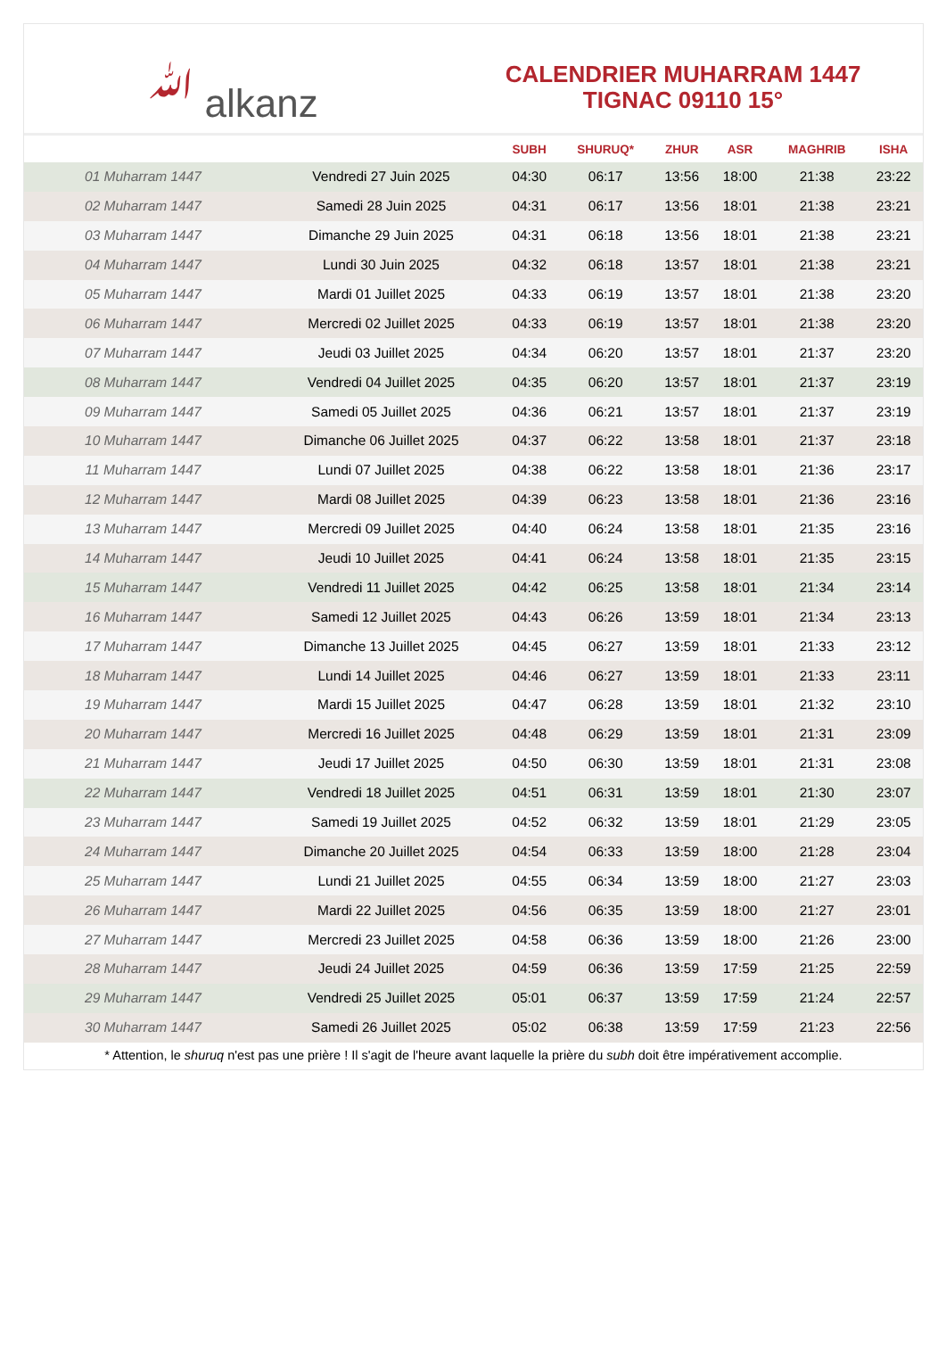ﷲ alkanz
CALENDRIER MUHARRAM 1447
TIGNAC 09110 15°
| | | SUBH | SHURUQ* | ZHUR | ASR | MAGHRIB | ISHA |
| --- | --- | --- | --- | --- | --- | --- | --- |
| 01 Muharram 1447 | Vendredi 27 Juin 2025 | 04:30 | 06:17 | 13:56 | 18:00 | 21:38 | 23:22 |
| 02 Muharram 1447 | Samedi 28 Juin 2025 | 04:31 | 06:17 | 13:56 | 18:01 | 21:38 | 23:21 |
| 03 Muharram 1447 | Dimanche 29 Juin 2025 | 04:31 | 06:18 | 13:56 | 18:01 | 21:38 | 23:21 |
| 04 Muharram 1447 | Lundi 30 Juin 2025 | 04:32 | 06:18 | 13:57 | 18:01 | 21:38 | 23:21 |
| 05 Muharram 1447 | Mardi 01 Juillet 2025 | 04:33 | 06:19 | 13:57 | 18:01 | 21:38 | 23:20 |
| 06 Muharram 1447 | Mercredi 02 Juillet 2025 | 04:33 | 06:19 | 13:57 | 18:01 | 21:38 | 23:20 |
| 07 Muharram 1447 | Jeudi 03 Juillet 2025 | 04:34 | 06:20 | 13:57 | 18:01 | 21:37 | 23:20 |
| 08 Muharram 1447 | Vendredi 04 Juillet 2025 | 04:35 | 06:20 | 13:57 | 18:01 | 21:37 | 23:19 |
| 09 Muharram 1447 | Samedi 05 Juillet 2025 | 04:36 | 06:21 | 13:57 | 18:01 | 21:37 | 23:19 |
| 10 Muharram 1447 | Dimanche 06 Juillet 2025 | 04:37 | 06:22 | 13:58 | 18:01 | 21:37 | 23:18 |
| 11 Muharram 1447 | Lundi 07 Juillet 2025 | 04:38 | 06:22 | 13:58 | 18:01 | 21:36 | 23:17 |
| 12 Muharram 1447 | Mardi 08 Juillet 2025 | 04:39 | 06:23 | 13:58 | 18:01 | 21:36 | 23:16 |
| 13 Muharram 1447 | Mercredi 09 Juillet 2025 | 04:40 | 06:24 | 13:58 | 18:01 | 21:35 | 23:16 |
| 14 Muharram 1447 | Jeudi 10 Juillet 2025 | 04:41 | 06:24 | 13:58 | 18:01 | 21:35 | 23:15 |
| 15 Muharram 1447 | Vendredi 11 Juillet 2025 | 04:42 | 06:25 | 13:58 | 18:01 | 21:34 | 23:14 |
| 16 Muharram 1447 | Samedi 12 Juillet 2025 | 04:43 | 06:26 | 13:59 | 18:01 | 21:34 | 23:13 |
| 17 Muharram 1447 | Dimanche 13 Juillet 2025 | 04:45 | 06:27 | 13:59 | 18:01 | 21:33 | 23:12 |
| 18 Muharram 1447 | Lundi 14 Juillet 2025 | 04:46 | 06:27 | 13:59 | 18:01 | 21:33 | 23:11 |
| 19 Muharram 1447 | Mardi 15 Juillet 2025 | 04:47 | 06:28 | 13:59 | 18:01 | 21:32 | 23:10 |
| 20 Muharram 1447 | Mercredi 16 Juillet 2025 | 04:48 | 06:29 | 13:59 | 18:01 | 21:31 | 23:09 |
| 21 Muharram 1447 | Jeudi 17 Juillet 2025 | 04:50 | 06:30 | 13:59 | 18:01 | 21:31 | 23:08 |
| 22 Muharram 1447 | Vendredi 18 Juillet 2025 | 04:51 | 06:31 | 13:59 | 18:01 | 21:30 | 23:07 |
| 23 Muharram 1447 | Samedi 19 Juillet 2025 | 04:52 | 06:32 | 13:59 | 18:01 | 21:29 | 23:05 |
| 24 Muharram 1447 | Dimanche 20 Juillet 2025 | 04:54 | 06:33 | 13:59 | 18:00 | 21:28 | 23:04 |
| 25 Muharram 1447 | Lundi 21 Juillet 2025 | 04:55 | 06:34 | 13:59 | 18:00 | 21:27 | 23:03 |
| 26 Muharram 1447 | Mardi 22 Juillet 2025 | 04:56 | 06:35 | 13:59 | 18:00 | 21:27 | 23:01 |
| 27 Muharram 1447 | Mercredi 23 Juillet 2025 | 04:58 | 06:36 | 13:59 | 18:00 | 21:26 | 23:00 |
| 28 Muharram 1447 | Jeudi 24 Juillet 2025 | 04:59 | 06:36 | 13:59 | 17:59 | 21:25 | 22:59 |
| 29 Muharram 1447 | Vendredi 25 Juillet 2025 | 05:01 | 06:37 | 13:59 | 17:59 | 21:24 | 22:57 |
| 30 Muharram 1447 | Samedi 26 Juillet 2025 | 05:02 | 06:38 | 13:59 | 17:59 | 21:23 | 22:56 |
* Attention, le shuruq n'est pas une prière ! Il s'agit de l'heure avant laquelle la prière du subh doit être impérativement accomplie.